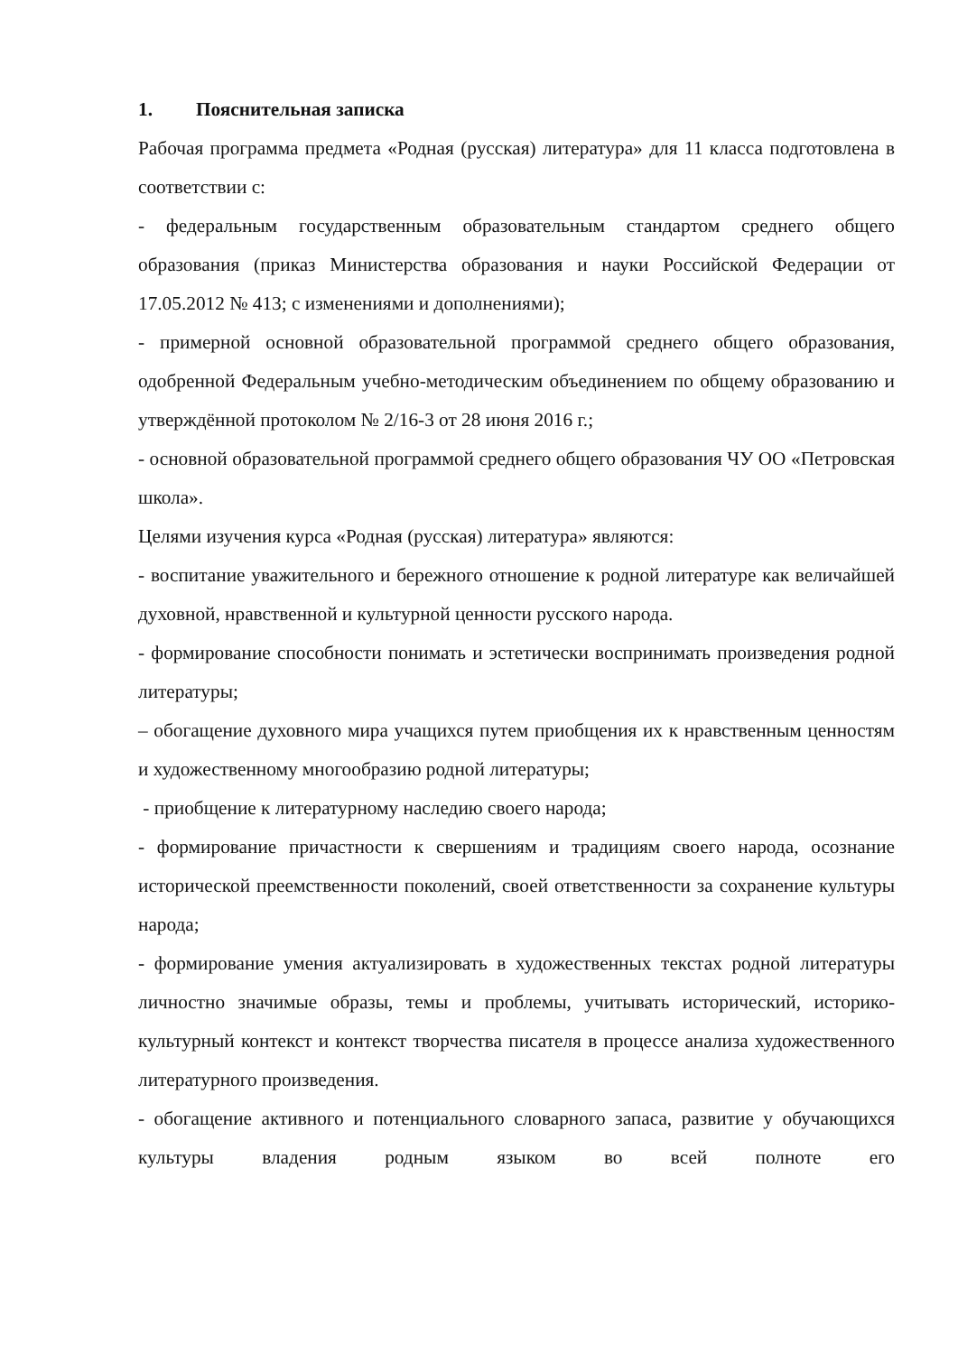1. Пояснительная записка
Рабочая программа предмета «Родная (русская) литература» для 11 класса подготовлена в соответствии с:
- федеральным государственным образовательным стандартом среднего общего образования (приказ Министерства образования и науки Российской Федерации от 17.05.2012 № 413; с изменениями и дополнениями);
- примерной основной образовательной программой среднего общего образования, одобренной Федеральным учебно-методическим объединением по общему образованию и утверждённой протоколом № 2/16-3 от 28 июня 2016 г.;
- основной образовательной программой среднего общего образования ЧУ ОО «Петровская школа».
Целями изучения курса «Родная (русская) литература» являются:
- воспитание уважительного и бережного отношение к родной литературе как величайшей духовной, нравственной и культурной ценности русского народа.
- формирование способности понимать и эстетически воспринимать произведения родной литературы;
– обогащение духовного мира учащихся путем приобщения их к нравственным ценностям и художественному многообразию родной литературы;
- приобщение к литературному наследию своего народа;
- формирование причастности к свершениям и традициям своего народа, осознание исторической преемственности поколений, своей ответственности за сохранение культуры народа;
- формирование умения актуализировать в художественных текстах родной литературы личностно значимые образы, темы и проблемы, учитывать исторический, историко-культурный контекст и контекст творчества писателя в процессе анализа художественного литературного произведения.
- обогащение активного и потенциального словарного запаса, развитие у обучающихся культуры владения родным языком во всей полноте его